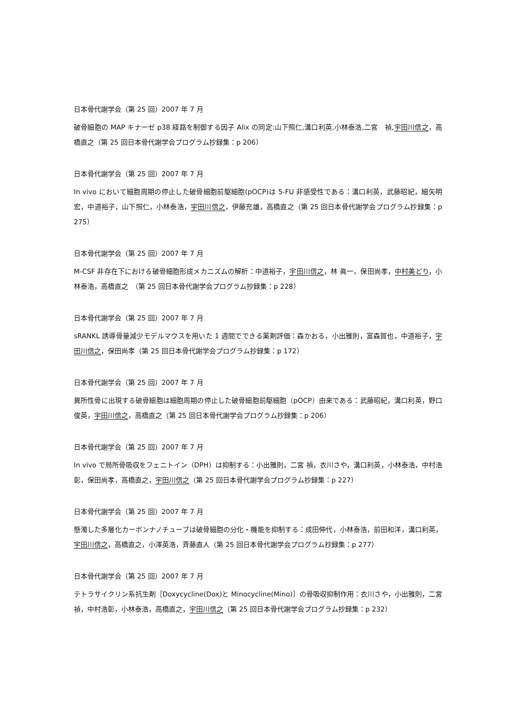日本骨代謝学会（第 25 回）2007 年 7 月
破骨細胞の MAP キナーゼ p38 経路を制御する因子 Alix の同定:山下照仁,溝口利英,小林泰浩,二宮　禎,宇田川信之，高橋直之（第 25 回日本骨代謝学会プログラム抄録集：p 206）
日本骨代謝学会（第 25 回）2007 年 7 月
In vivo において細胞周期の停止した破骨細胞前駆細胞(pOCP)は 5-FU 非感受性である：溝口利英，武藤昭紀，細矢明宏，中道裕子，山下照仁，小林泰浩，宇田川信之，伊藤充雄，高橋直之（第 25 回日本骨代謝学会プログラム抄録集：p 275）
日本骨代謝学会（第 25 回）2007 年 7 月
M-CSF 非存在下における破骨細胞形成メカニズムの解析：中道裕子，宇田川信之，林 眞一，保田尚孝，中村美どり，小林泰浩，高橋直之　（第 25 回日本骨代謝学会プログラム抄録集：p 228）
日本骨代謝学会（第 25 回）2007 年 7 月
sRANKL 誘導骨量減少モデルマウスを用いた 1 週間でできる薬剤評価：森かおる，小出雅則，富森賀也，中道裕子，宇田川信之，保田尚孝（第 25 回日本骨代謝学会プログラム抄録集：p 172）
日本骨代謝学会（第 25 回）2007 年 7 月
異所性骨に出現する破骨細胞は細胞周期の停止した破骨細胞前駆細胞（pOCP）由来である：武藤昭紀，溝口利英，野口俊英，宇田川信之，高橋直之（第 25 回日本骨代謝学会プログラム抄録集：p 206）
日本骨代謝学会（第 25 回）2007 年 7 月
In vivo で局所骨吸収をフェニトイン（DPH）は抑制する：小出雅則，二宮 禎，衣川さや，溝口利英，小林泰浩，中村浩彰，保田尚孝，高橋直之，宇田川信之（第 25 回日本骨代謝学会プログラム抄録集：p 227）
日本骨代謝学会（第 25 回）2007 年 7 月
懸濁した多層化カーボンナノチューブは破骨細胞の分化・機能を抑制する：成田伸代，小林泰浩，前田和洋，溝口利英，宇田川信之，高橋直之，小澤英浩，斉藤直人（第 25 回日本骨代謝学会プログラム抄録集：p 277）
日本骨代謝学会（第 25 回）2007 年 7 月
テトラサイクリン系抗生剤［Doxycycline(Dox)と Minocycline(Mino)］の骨吸収抑制作用：衣川さや，小出雅則，二宮 禎，中村浩彰，小林泰浩，高橋直之，宇田川信之（第 25 回日本骨代謝学会プログラム抄録集：p 232）